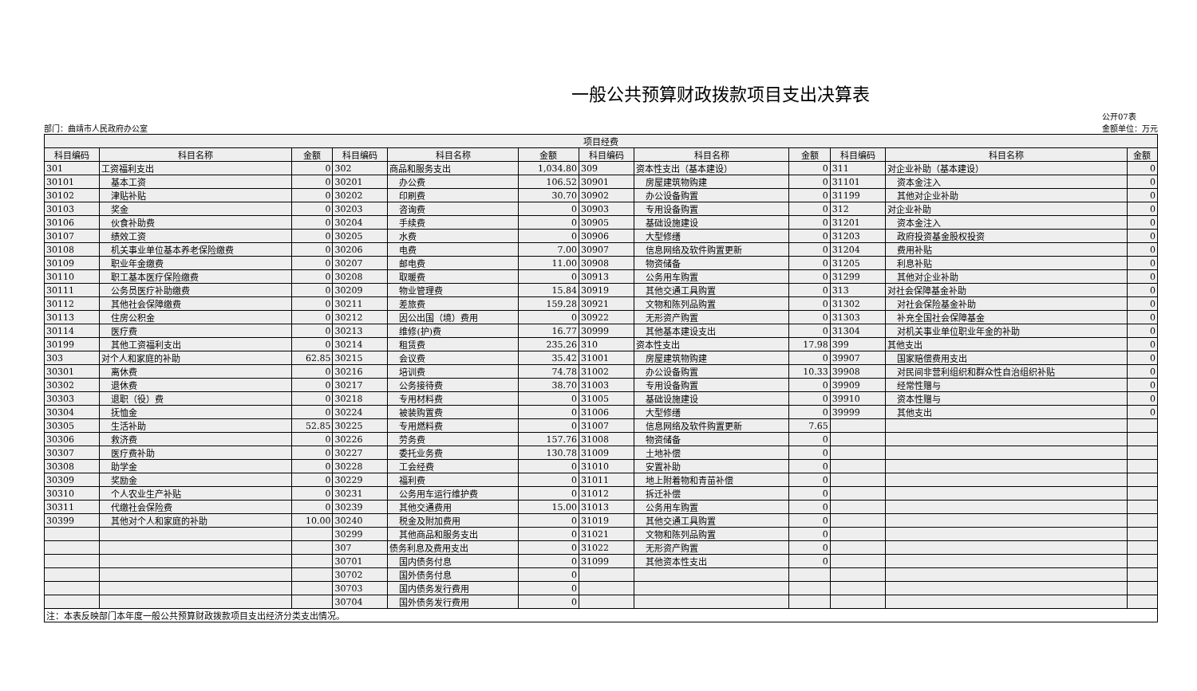一般公共预算财政拨款项目支出决算表
部门：曲靖市人民政府办公室
公开07表
金额单位：万元
| 项目经费 | | | | | | | | | | | |
| --- | --- | --- | --- | --- | --- | --- | --- | --- | --- | --- | --- |
| 科目编码 | 科目名称 | 金额 | 科目编码 | 科目名称 | 金额 | 科目编码 | 科目名称 | 金额 | 科目编码 | 科目名称 | 金额 |
| 301 | 工资福利支出 | 0 | 302 | 商品和服务支出 | 1,034.80 | 309 | 资本性支出（基本建设） | 0 | 311 | 对企业补助（基本建设） | 0 |
| 30101 | 基本工资 | 0 | 30201 | 办公费 | 106.52 | 30901 | 房屋建筑物购建 | 0 | 31101 | 资本金注入 | 0 |
| 30102 | 津贴补贴 | 0 | 30202 | 印刷费 | 30.70 | 30902 | 办公设备购置 | 0 | 31199 | 其他对企业补助 | 0 |
| 30103 | 奖金 | 0 | 30203 | 咨询费 | 0 | 30903 | 专用设备购置 | 0 | 312 | 对企业补助 | 0 |
| 30106 | 伙食补助费 | 0 | 30204 | 手续费 | 0 | 30905 | 基础设施建设 | 0 | 31201 | 资本金注入 | 0 |
| 30107 | 绩效工资 | 0 | 30205 | 水费 | 0 | 30906 | 大型修缮 | 0 | 31203 | 政府投资基金股权投资 | 0 |
| 30108 | 机关事业单位基本养老保险缴费 | 0 | 30206 | 电费 | 7.00 | 30907 | 信息网络及软件购置更新 | 0 | 31204 | 费用补贴 | 0 |
| 30109 | 职业年金缴费 | 0 | 30207 | 邮电费 | 11.00 | 30908 | 物资储备 | 0 | 31205 | 利息补贴 | 0 |
| 30110 | 职工基本医疗保险缴费 | 0 | 30208 | 取暖费 | 0 | 30913 | 公务用车购置 | 0 | 31299 | 其他对企业补助 | 0 |
| 30111 | 公务员医疗补助缴费 | 0 | 30209 | 物业管理费 | 15.84 | 30919 | 其他交通工具购置 | 0 | 313 | 对社会保障基金补助 | 0 |
| 30112 | 其他社会保障缴费 | 0 | 30211 | 差旅费 | 159.28 | 30921 | 文物和陈列品购置 | 0 | 31302 | 对社会保险基金补助 | 0 |
| 30113 | 住房公积金 | 0 | 30212 | 因公出国（境）费用 | 0 | 30922 | 无形资产购置 | 0 | 31303 | 补充全国社会保障基金 | 0 |
| 30114 | 医疗费 | 0 | 30213 | 维修(护)费 | 16.77 | 30999 | 其他基本建设支出 | 0 | 31304 | 对机关事业单位职业年金的补助 | 0 |
| 30199 | 其他工资福利支出 | 0 | 30214 | 租赁费 | 235.26 | 310 | 资本性支出 | 17.98 | 399 | 其他支出 | 0 |
| 303 | 对个人和家庭的补助 | 62.85 | 30215 | 会议费 | 35.42 | 31001 | 房屋建筑物购建 | 0 | 39907 | 国家赔偿费用支出 | 0 |
| 30301 | 离休费 | 0 | 30216 | 培训费 | 74.78 | 31002 | 办公设备购置 | 10.33 | 39908 | 对民间非营利组织和群众性自治组织补贴 | 0 |
| 30302 | 退休费 | 0 | 30217 | 公务接待费 | 38.70 | 31003 | 专用设备购置 | 0 | 39909 | 经常性赠与 | 0 |
| 30303 | 退职（役）费 | 0 | 30218 | 专用材料费 | 0 | 31005 | 基础设施建设 | 0 | 39910 | 资本性赠与 | 0 |
| 30304 | 抚恤金 | 0 | 30224 | 被装购置费 | 0 | 31006 | 大型修缮 | 0 | 39999 | 其他支出 | 0 |
| 30305 | 生活补助 | 52.85 | 30225 | 专用燃料费 | 0 | 31007 | 信息网络及软件购置更新 | 7.65 | | | |
| 30306 | 救济费 | 0 | 30226 | 劳务费 | 157.76 | 31008 | 物资储备 | 0 | | | |
| 30307 | 医疗费补助 | 0 | 30227 | 委托业务费 | 130.78 | 31009 | 土地补偿 | 0 | | | |
| 30308 | 助学金 | 0 | 30228 | 工会经费 | 0 | 31010 | 安置补助 | 0 | | | |
| 30309 | 奖励金 | 0 | 30229 | 福利费 | 0 | 31011 | 地上附着物和青苗补偿 | 0 | | | |
| 30310 | 个人农业生产补贴 | 0 | 30231 | 公务用车运行维护费 | 0 | 31012 | 拆迁补偿 | 0 | | | |
| 30311 | 代缴社会保险费 | 0 | 30239 | 其他交通费用 | 15.00 | 31013 | 公务用车购置 | 0 | | | |
| 30399 | 其他对个人和家庭的补助 | 10.00 | 30240 | 税金及附加费用 | 0 | 31019 | 其他交通工具购置 | 0 | | | |
| | | | 30299 | 其他商品和服务支出 | 0 | 31021 | 文物和陈列品购置 | 0 | | | |
| | | | 307 | 债务利息及费用支出 | 0 | 31022 | 无形资产购置 | 0 | | | |
| | | | 30701 | 国内债务付息 | 0 | 31099 | 其他资本性支出 | 0 | | | |
| | | | 30702 | 国外债务付息 | 0 | | | | | | |
| | | | 30703 | 国内债务发行费用 | 0 | | | | | | |
| | | | 30704 | 国外债务发行费用 | 0 | | | | | | |
| 注：本表反映部门本年度一般公共预算财政拨款项目支出经济分类支出情况。 | | | | | | | | | | | |